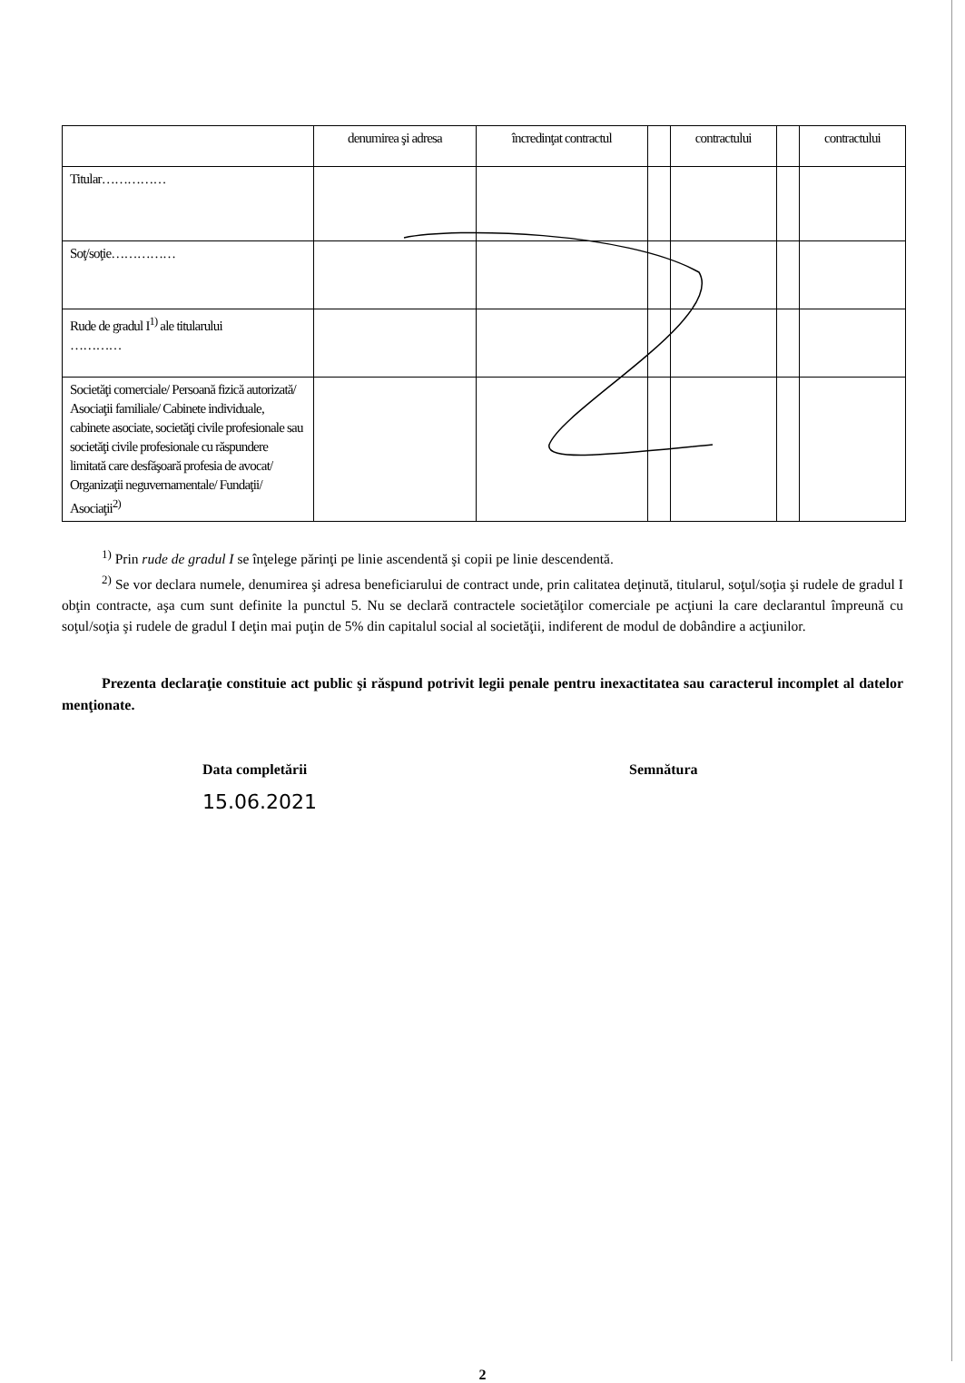| | denumirea şi adresa | încredinţat contractul | | contractului | | contractului |
| Titular…………… | | | | | | |
| Soţ/soţie…………… | | | | | | |
| Rude de gradul I<sup>1)</sup> ale titularului ………… | | | | | | |
| Societăţi comerciale/ Persoană fizică autorizată/ Asociaţii familiale/ Cabinete individuale, cabinete asociate, societăţi civile profesionale sau societăţi civile profesionale cu răspundere limitată care desfăşoară profesia de avocat/ Organizaţii neguvernamentale/ Fundaţii/ Asociaţii<sup>2)</sup> | | | | | | |
<sup>1)</sup> Prin rude de gradul I se înţelege părinţi pe linie ascendentă şi copii pe linie descendentă.
<sup>2)</sup> Se vor declara numele, denumirea şi adresa beneficiarului de contract unde, prin calitatea deţinută, titularul, soţul/soţia şi rudele de gradul I obţin contracte, aşa cum sunt definite la punctul 5. Nu se declară contractele societăţilor comerciale pe acţiuni la care declarantul împreună cu soţul/soţia şi rudele de gradul I deţin mai puţin de 5% din capitalul social al societăţii, indiferent de modul de dobândire a acţiunilor.
Prezenta declaraţie constituie act public şi răspund potrivit legii penale pentru inexactitatea sau caracterul incomplet al datelor menţionate.
Data completării
15.06.2021
Semnătura
2